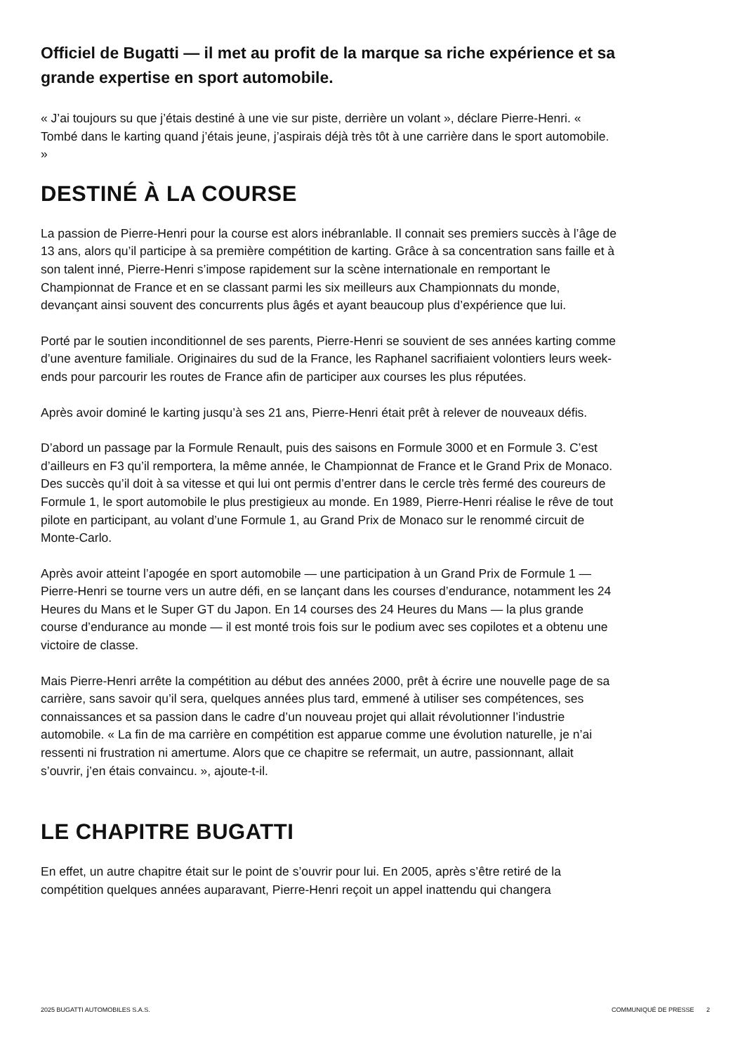Officiel de Bugatti — il met au profit de la marque sa riche expérience et sa grande expertise en sport automobile.
« J’ai toujours su que j’étais destiné à une vie sur piste, derrière un volant », déclare Pierre-Henri. « Tombé dans le karting quand j’étais jeune, j’aspirais déjà très tôt à une carrière dans le sport automobile. »
DESTINÉ À LA COURSE
La passion de Pierre-Henri pour la course est alors inébranlable. Il connait ses premiers succès à l’âge de 13 ans, alors qu’il participe à sa première compétition de karting. Grâce à sa concentration sans faille et à son talent inné, Pierre-Henri s’impose rapidement sur la scène internationale en remportant le Championnat de France et en se classant parmi les six meilleurs aux Championnats du monde, devançant ainsi souvent des concurrents plus âgés et ayant beaucoup plus d’expérience que lui.
Porté par le soutien inconditionnel de ses parents, Pierre-Henri se souvient de ses années karting comme d’une aventure familiale. Originaires du sud de la France, les Raphanel sacrifiaient volontiers leurs week-ends pour parcourir les routes de France afin de participer aux courses les plus réputées.
Après avoir dominé le karting jusqu’à ses 21 ans, Pierre-Henri était prêt à relever de nouveaux défis.
D’abord un passage par la Formule Renault, puis des saisons en Formule 3000 et en Formule 3. C’est d’ailleurs en F3 qu’il remportera, la même année, le Championnat de France et le Grand Prix de Monaco. Des succès qu’il doit à sa vitesse et qui lui ont permis d’entrer dans le cercle très fermé des coureurs de Formule 1, le sport automobile le plus prestigieux au monde. En 1989, Pierre-Henri réalise le rêve de tout pilote en participant, au volant d’une Formule 1, au Grand Prix de Monaco sur le renommé circuit de Monte-Carlo.
Après avoir atteint l’apogée en sport automobile — une participation à un Grand Prix de Formule 1 — Pierre-Henri se tourne vers un autre défi, en se lançant dans les courses d’endurance, notamment les 24 Heures du Mans et le Super GT du Japon. En 14 courses des 24 Heures du Mans — la plus grande course d’endurance au monde — il est monté trois fois sur le podium avec ses copilotes et a obtenu une victoire de classe.
Mais Pierre-Henri arrête la compétition au début des années 2000, prêt à écrire une nouvelle page de sa carrière, sans savoir qu’il sera, quelques années plus tard, emmené à utiliser ses compétences, ses connaissances et sa passion dans le cadre d’un nouveau projet qui allait révolutionner l’industrie automobile. « La fin de ma carrière en compétition est apparue comme une évolution naturelle, je n’ai ressenti ni frustration ni amertume. Alors que ce chapitre se refermait, un autre, passionnant, allait s’ouvrir, j’en étais convaincu. », ajoute-t-il.
LE CHAPITRE BUGATTI
En effet, un autre chapitre était sur le point de s’ouvrir pour lui. En 2005, après s’être retiré de la compétition quelques années auparavant, Pierre-Henri reçoit un appel inattendu qui changera
2025 BUGATTI AUTOMOBILES S.A.S. COMMUNIQUÉ DE PRESSE 2